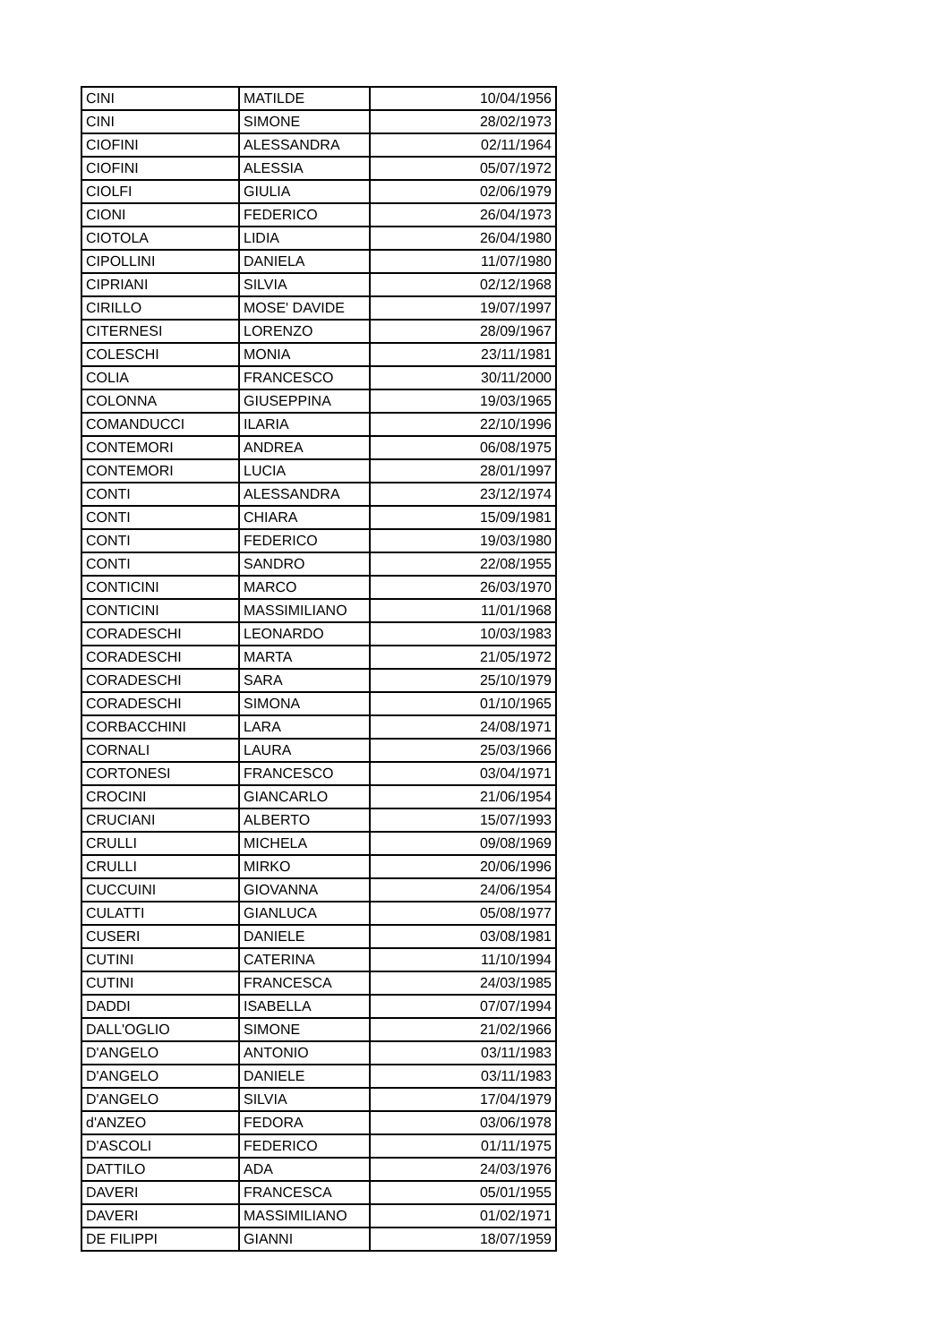| CINI | MATILDE | 10/04/1956 |
| CINI | SIMONE | 28/02/1973 |
| CIOFINI | ALESSANDRA | 02/11/1964 |
| CIOFINI | ALESSIA | 05/07/1972 |
| CIOLFI | GIULIA | 02/06/1979 |
| CIONI | FEDERICO | 26/04/1973 |
| CIOTOLA | LIDIA | 26/04/1980 |
| CIPOLLINI | DANIELA | 11/07/1980 |
| CIPRIANI | SILVIA | 02/12/1968 |
| CIRILLO | MOSE' DAVIDE | 19/07/1997 |
| CITERNESI | LORENZO | 28/09/1967 |
| COLESCHI | MONIA | 23/11/1981 |
| COLIA | FRANCESCO | 30/11/2000 |
| COLONNA | GIUSEPPINA | 19/03/1965 |
| COMANDUCCI | ILARIA | 22/10/1996 |
| CONTEMORI | ANDREA | 06/08/1975 |
| CONTEMORI | LUCIA | 28/01/1997 |
| CONTI | ALESSANDRA | 23/12/1974 |
| CONTI | CHIARA | 15/09/1981 |
| CONTI | FEDERICO | 19/03/1980 |
| CONTI | SANDRO | 22/08/1955 |
| CONTICINI | MARCO | 26/03/1970 |
| CONTICINI | MASSIMILIANO | 11/01/1968 |
| CORADESCHI | LEONARDO | 10/03/1983 |
| CORADESCHI | MARTA | 21/05/1972 |
| CORADESCHI | SARA | 25/10/1979 |
| CORADESCHI | SIMONA | 01/10/1965 |
| CORBACCHINI | LARA | 24/08/1971 |
| CORNALI | LAURA | 25/03/1966 |
| CORTONESI | FRANCESCO | 03/04/1971 |
| CROCINI | GIANCARLO | 21/06/1954 |
| CRUCIANI | ALBERTO | 15/07/1993 |
| CRULLI | MICHELA | 09/08/1969 |
| CRULLI | MIRKO | 20/06/1996 |
| CUCCUINI | GIOVANNA | 24/06/1954 |
| CULATTI | GIANLUCA | 05/08/1977 |
| CUSERI | DANIELE | 03/08/1981 |
| CUTINI | CATERINA | 11/10/1994 |
| CUTINI | FRANCESCA | 24/03/1985 |
| DADDI | ISABELLA | 07/07/1994 |
| DALL'OGLIO | SIMONE | 21/02/1966 |
| D'ANGELO | ANTONIO | 03/11/1983 |
| D'ANGELO | DANIELE | 03/11/1983 |
| D'ANGELO | SILVIA | 17/04/1979 |
| d'ANZEO | FEDORA | 03/06/1978 |
| D'ASCOLI | FEDERICO | 01/11/1975 |
| DATTILO | ADA | 24/03/1976 |
| DAVERI | FRANCESCA | 05/01/1955 |
| DAVERI | MASSIMILIANO | 01/02/1971 |
| DE FILIPPI | GIANNI | 18/07/1959 |